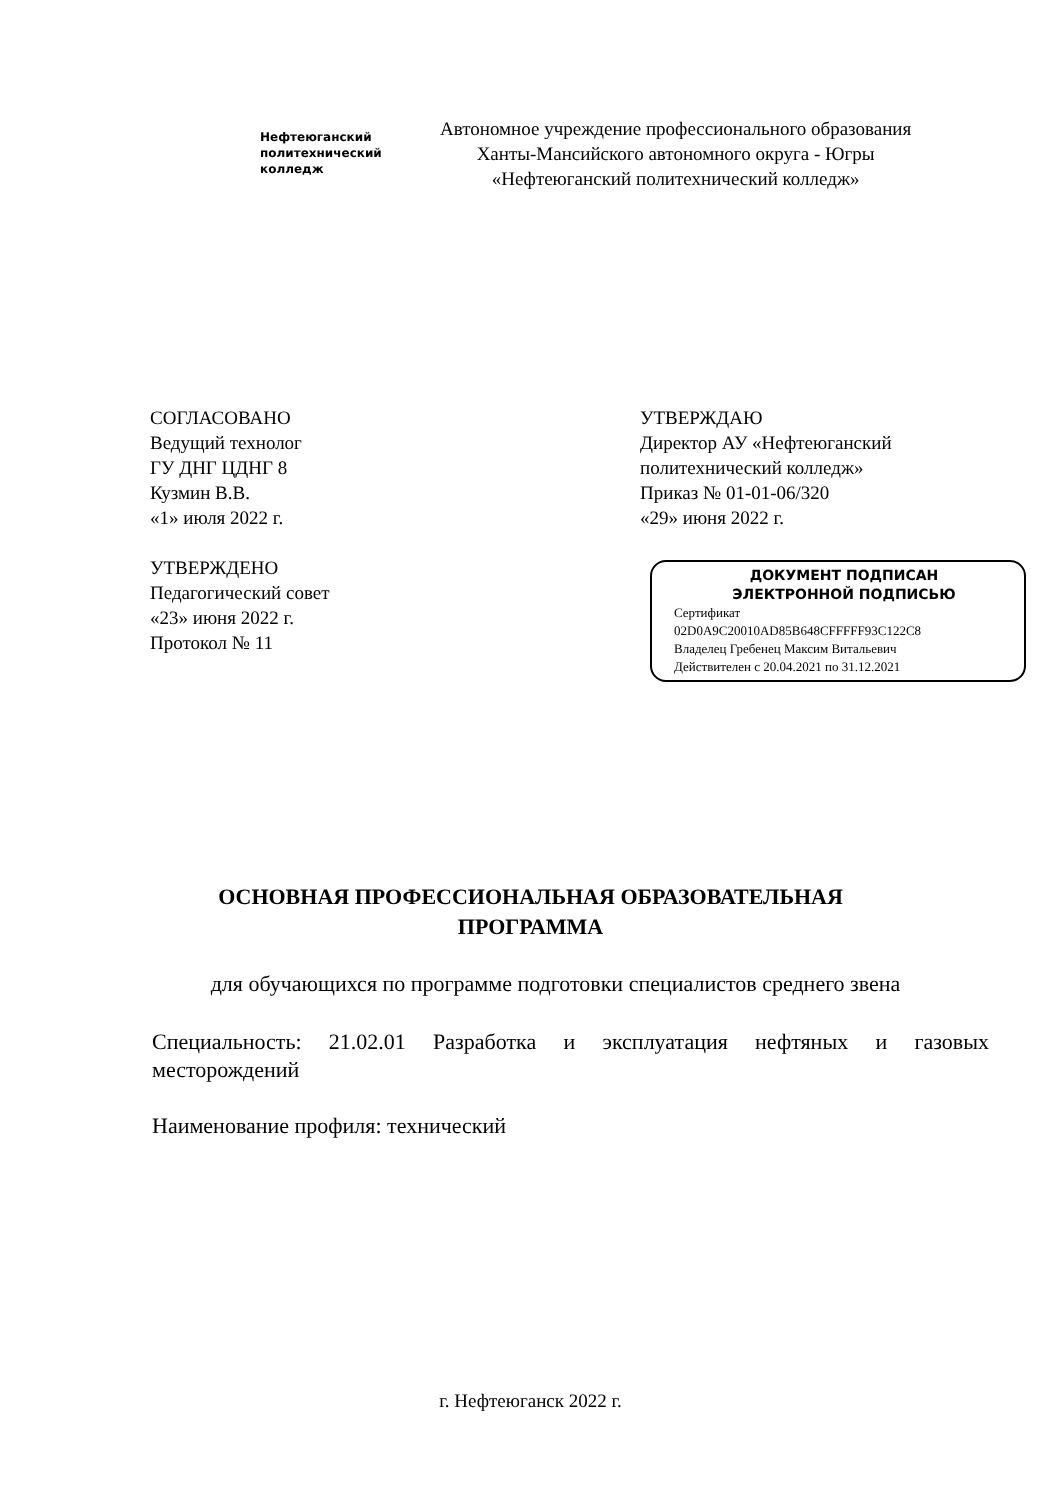Нефтеюганский
политехнический
колледж
Автономное учреждение профессионального образования
Ханты-Мансийского автономного округа - Югры
«Нефтеюганский политехнический колледж»
СОГЛАСОВАНО
Ведущий технолог
ГУ ДНГ ЦДНГ 8
Кузмин В.В.
«1» июля 2022 г.
УТВЕРЖДЕНО
Педагогический совет
«23» июня 2022 г.
Протокол № 11
УТВЕРЖДАЮ
Директор АУ «Нефтеюганский
политехнический колледж»
Приказ № 01-01-06/320
«29» июня 2022 г.
ДОКУМЕНТ ПОДПИСАН
ЭЛЕКТРОННОЙ ПОДПИСЬЮ
Сертификат
02D0A9C20010AD85B648CFFFFF93C122C8
Владелец Гребенец Максим Витальевич
Действителен с 20.04.2021 по 31.12.2021
ОСНОВНАЯ ПРОФЕССИОНАЛЬНАЯ ОБРАЗОВАТЕЛЬНАЯ
ПРОГРАММА
для обучающихся по программе подготовки специалистов среднего звена
Специальность: 21.02.01 Разработка и эксплуатация нефтяных и газовых месторождений
Наименование профиля: технический
г. Нефтеюганск 2022 г.